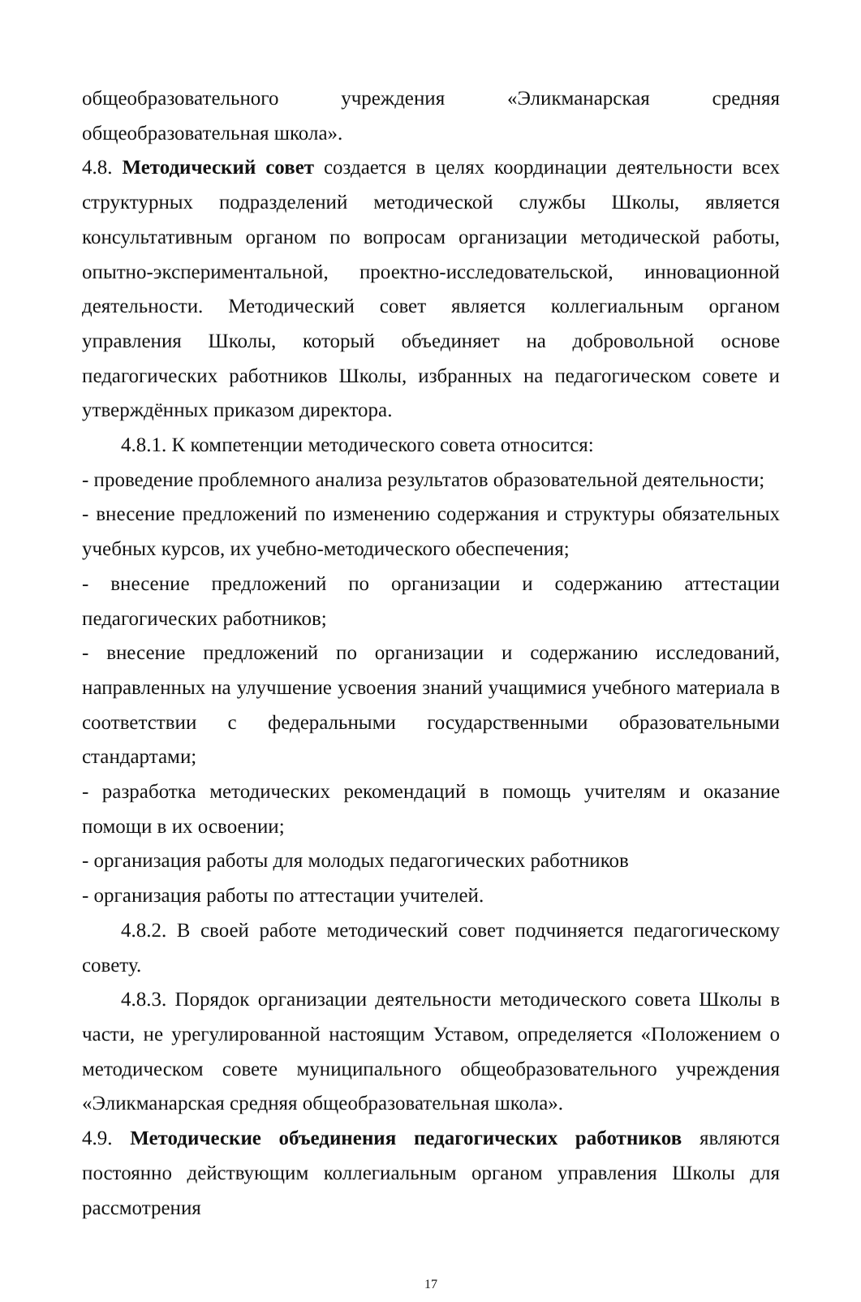общеобразовательного учреждения «Эликманарская средняя общеобразовательная школа».
4.8. Методический совет создается в целях координации деятельности всех структурных подразделений методической службы Школы, является консультативным органом по вопросам организации методической работы, опытно-экспериментальной, проектно-исследовательской, инновационной деятельности. Методический совет является коллегиальным органом управления Школы, который объединяет на добровольной основе педагогических работников Школы, избранных на педагогическом совете и утверждённых приказом директора.
4.8.1. К компетенции методического совета относится:
- проведение проблемного анализа результатов образовательной деятельности;
- внесение предложений по изменению содержания и структуры обязательных учебных курсов, их учебно-методического обеспечения;
- внесение предложений по организации и содержанию аттестации педагогических работников;
- внесение предложений по организации и содержанию исследований, направленных на улучшение усвоения знаний учащимися учебного материала в соответствии с федеральными государственными образовательными стандартами;
- разработка методических рекомендаций в помощь учителям и оказание помощи в их освоении;
- организация работы для молодых педагогических работников
- организация работы по аттестации учителей.
4.8.2. В своей работе методический совет подчиняется педагогическому совету.
4.8.3. Порядок организации деятельности методического совета Школы в части, не урегулированной настоящим Уставом, определяется «Положением о методическом совете муниципального общеобразовательного учреждения «Эликманарская средняя общеобразовательная школа».
4.9. Методические объединения педагогических работников являются постоянно действующим коллегиальным органом управления Школы для рассмотрения
17